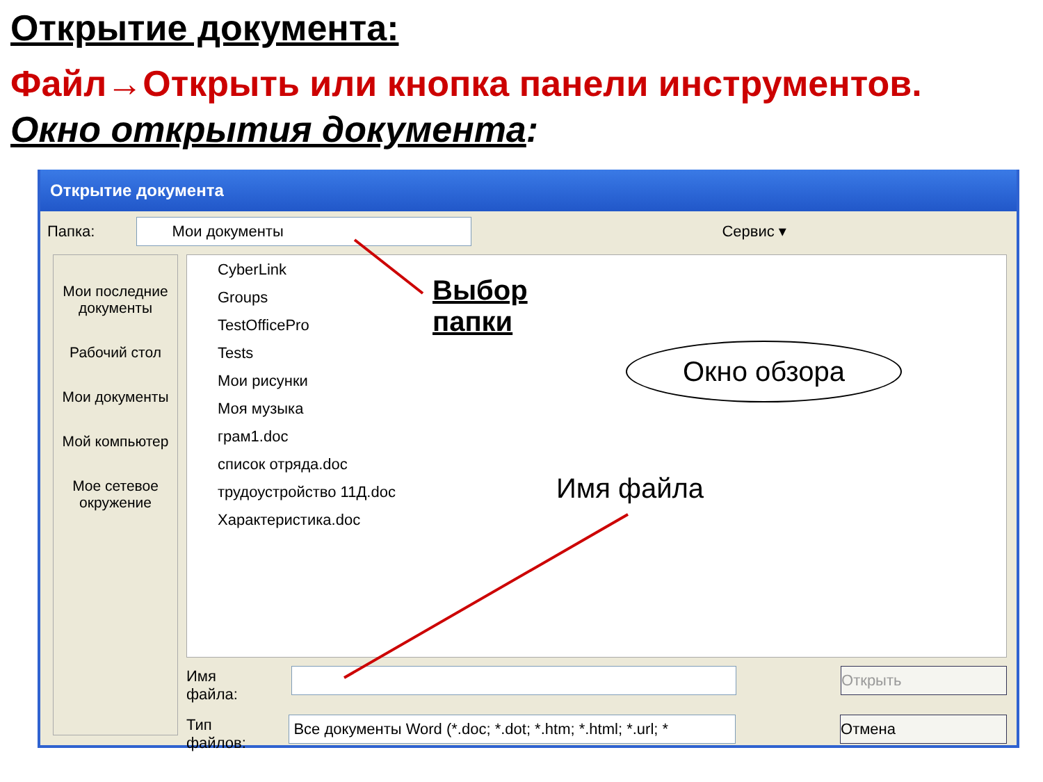Открытие документа:
Файл→Открыть или кнопка панели инструментов.
Окно открытия документа:
Открытие документа
Папка:
Мои документы
Сервис ▾
Мои последние документы
Рабочий стол
Мои документы
Мой компьютер
Мое сетевое окружение
CyberLink
Groups
TestOfficePro
Tests
Мои рисунки
Моя музыка
грам1.doc
список отряда.doc
трудоустройство 11Д.doc
Характеристика.doc
Имя файла:
Открыть
Тип файлов:
Все документы Word (*.doc; *.dot; *.htm; *.html; *.url; *
Отмена
Выбор
папки
Окно обзора
Имя файла